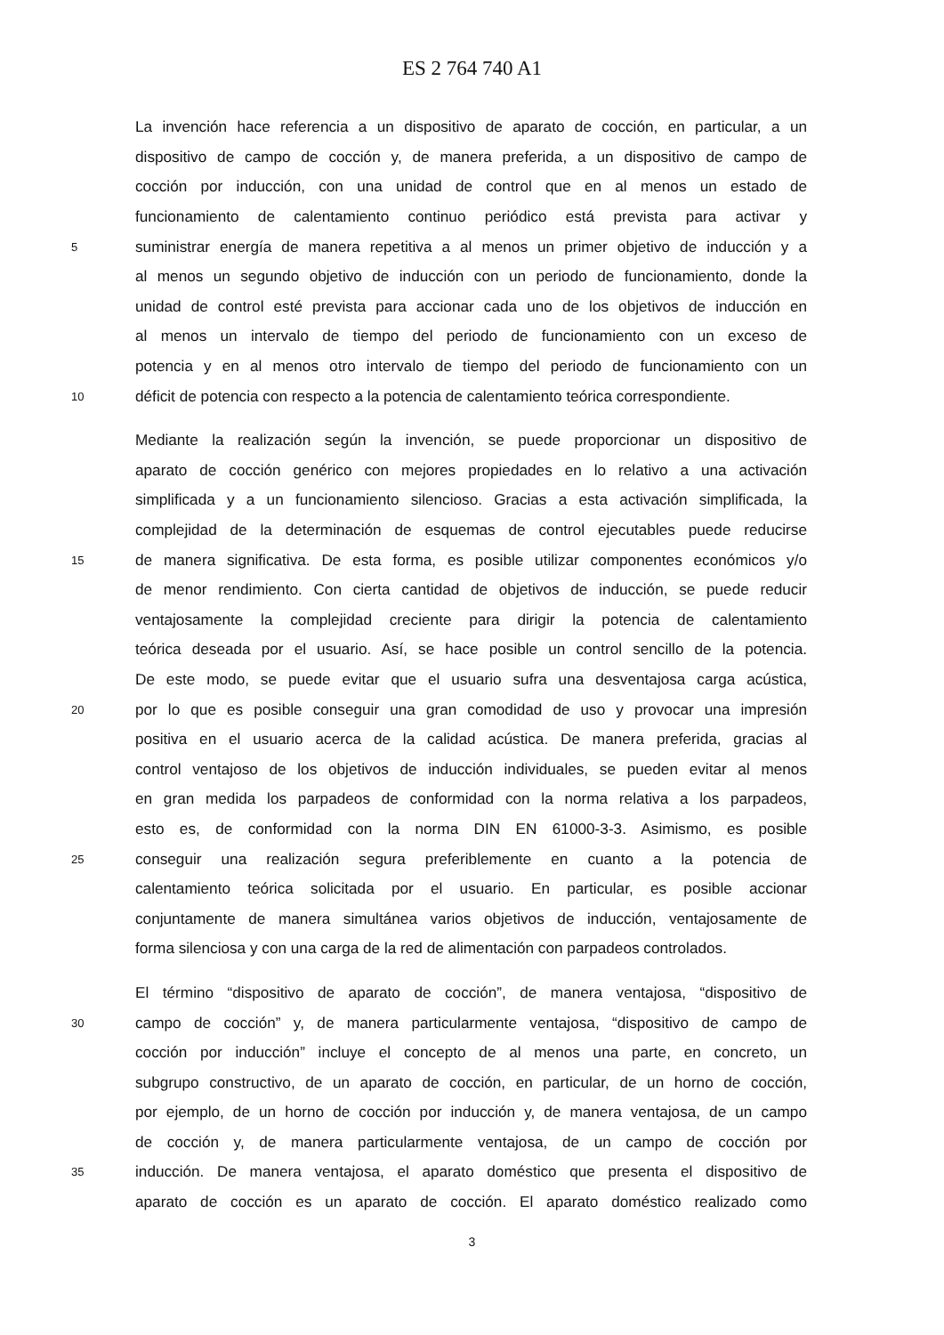ES 2 764 740 A1
La invención hace referencia a un dispositivo de aparato de cocción, en particular, a un
dispositivo de campo de cocción y, de manera preferida, a un dispositivo de campo de
cocción por inducción, con una unidad de control que en al menos un estado de
funcionamiento de calentamiento continuo periódico está prevista para activar y
5 suministrar energía de manera repetitiva a al menos un primer objetivo de inducción y a
al menos un segundo objetivo de inducción con un periodo de funcionamiento, donde la
unidad de control esté prevista para accionar cada uno de los objetivos de inducción en
al menos un intervalo de tiempo del periodo de funcionamiento con un exceso de
potencia y en al menos otro intervalo de tiempo del periodo de funcionamiento con un
10 déficit de potencia con respecto a la potencia de calentamiento teórica correspondiente.
Mediante la realización según la invención, se puede proporcionar un dispositivo de
aparato de cocción genérico con mejores propiedades en lo relativo a una activación
simplificada y a un funcionamiento silencioso. Gracias a esta activación simplificada, la
complejidad de la determinación de esquemas de control ejecutables puede reducirse
15 de manera significativa. De esta forma, es posible utilizar componentes económicos y/o
de menor rendimiento. Con cierta cantidad de objetivos de inducción, se puede reducir
ventajosamente la complejidad creciente para dirigir la potencia de calentamiento
teórica deseada por el usuario. Así, se hace posible un control sencillo de la potencia.
De este modo, se puede evitar que el usuario sufra una desventajosa carga acústica,
20 por lo que es posible conseguir una gran comodidad de uso y provocar una impresión
positiva en el usuario acerca de la calidad acústica. De manera preferida, gracias al
control ventajoso de los objetivos de inducción individuales, se pueden evitar al menos
en gran medida los parpadeos de conformidad con la norma relativa a los parpadeos,
esto es, de conformidad con la norma DIN EN 61000-3-3. Asimismo, es posible
25 conseguir una realización segura preferiblemente en cuanto a la potencia de
calentamiento teórica solicitada por el usuario. En particular, es posible accionar
conjuntamente de manera simultánea varios objetivos de inducción, ventajosamente de
forma silenciosa y con una carga de la red de alimentación con parpadeos controlados.
El término “dispositivo de aparato de cocción”, de manera ventajosa, “dispositivo de
30 campo de cocción” y, de manera particularmente ventajosa, “dispositivo de campo de
cocción por inducción” incluye el concepto de al menos una parte, en concreto, un
subgrupo constructivo, de un aparato de cocción, en particular, de un horno de cocción,
por ejemplo, de un horno de cocción por inducción y, de manera ventajosa, de un campo
de cocción y, de manera particularmente ventajosa, de un campo de cocción por
35 inducción. De manera ventajosa, el aparato doméstico que presenta el dispositivo de
aparato de cocción es un aparato de cocción. El aparato doméstico realizado como
3